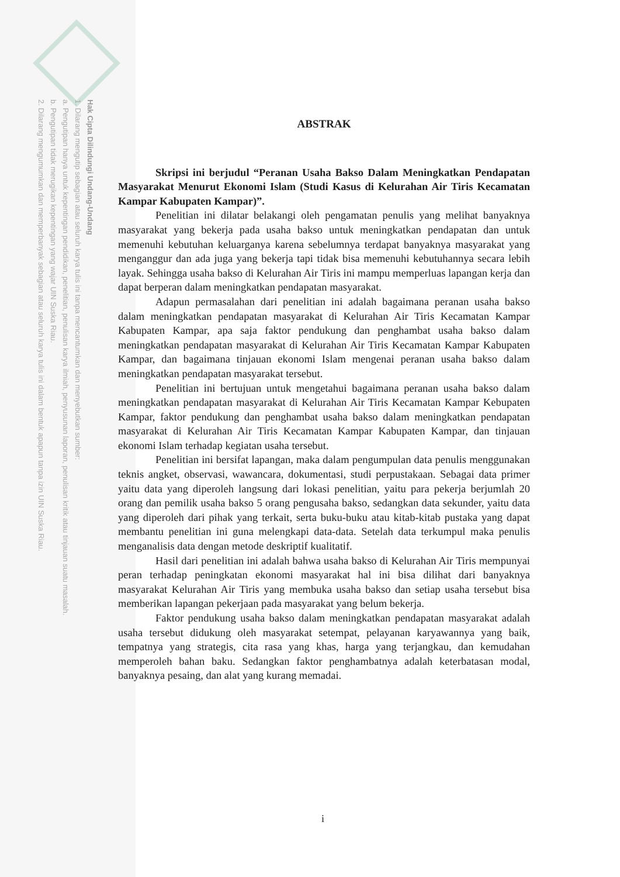Hak Cipta Dilindungi Undang-Undang
1. Dilarang mengutip sebagian atau seluruh karya tulis ini tanpa mencantumkan dan menyebutkan sumber:
a. Pengutipan hanya untuk kepentingan pendidikan, penelitian, penulisan karya ilmiah, penyusunan laporan, penulisan kritik atau tinjauan suatu masalah.
b. Pengutipan tidak merugikan kepentingan yang wajar UIN Suska Riau.
2. Dilarang mengumumkan dan memperbanyak sebagian atau seluruh karya tulis ini dalam bentuk apapun tanpa izin UIN Suska Riau.
ABSTRAK
Skripsi ini berjudul “Peranan Usaha Bakso Dalam Meningkatkan Pendapatan Masyarakat Menurut Ekonomi Islam (Studi Kasus di Kelurahan Air Tiris Kecamatan Kampar Kabupaten Kampar)”.
Penelitian ini dilatar belakangi oleh pengamatan penulis yang melihat banyaknya masyarakat yang bekerja pada usaha bakso untuk meningkatkan pendapatan dan untuk memenuhi kebutuhan keluarganya karena sebelumnya terdapat banyaknya masyarakat yang menganggur dan ada juga yang bekerja tapi tidak bisa memenuhi kebutuhannya secara lebih layak. Sehingga usaha bakso di Kelurahan Air Tiris ini mampu memperluas lapangan kerja dan dapat berperan dalam meningkatkan pendapatan masyarakat.
Adapun permasalahan dari penelitian ini adalah bagaimana peranan usaha bakso dalam meningkatkan pendapatan masyarakat di Kelurahan Air Tiris Kecamatan Kampar Kabupaten Kampar, apa saja faktor pendukung dan penghambat usaha bakso dalam meningkatkan pendapatan masyarakat di Kelurahan Air Tiris Kecamatan Kampar Kabupaten Kampar, dan bagaimana tinjauan ekonomi Islam mengenai peranan usaha bakso dalam meningkatkan pendapatan masyarakat tersebut.
Penelitian ini bertujuan untuk mengetahui bagaimana peranan usaha bakso dalam meningkatkan pendapatan masyarakat di Kelurahan Air Tiris Kecamatan Kampar Kebupaten Kampar, faktor pendukung dan penghambat usaha bakso dalam meningkatkan pendapatan masyarakat di Kelurahan Air Tiris Kecamatan Kampar Kabupaten Kampar, dan tinjauan ekonomi Islam terhadap kegiatan usaha tersebut.
Penelitian ini bersifat lapangan, maka dalam pengumpulan data penulis menggunakan teknis angket, observasi, wawancara, dokumentasi, studi perpustakaan. Sebagai data primer yaitu data yang diperoleh langsung dari lokasi penelitian, yaitu para pekerja berjumlah 20 orang dan pemilik usaha bakso 5 orang pengusaha bakso, sedangkan data sekunder, yaitu data yang diperoleh dari pihak yang terkait, serta buku-buku atau kitab-kitab pustaka yang dapat membantu penelitian ini guna melengkapi data-data. Setelah data terkumpul maka penulis menganalisis data dengan metode deskriptif kualitatif.
Hasil dari penelitian ini adalah bahwa usaha bakso di Kelurahan Air Tiris mempunyai peran terhadap peningkatan ekonomi masyarakat hal ini bisa dilihat dari banyaknya masyarakat Kelurahan Air Tiris yang membuka usaha bakso dan setiap usaha tersebut bisa memberikan lapangan pekerjaan pada masyarakat yang belum bekerja.
Faktor pendukung usaha bakso dalam meningkatkan pendapatan masyarakat adalah usaha tersebut didukung oleh masyarakat setempat, pelayanan karyawannya yang baik, tempatnya yang strategis, cita rasa yang khas, harga yang terjangkau, dan kemudahan memperoleh bahan baku. Sedangkan faktor penghambatnya adalah keterbatasan modal, banyaknya pesaing, dan alat yang kurang memadai.
i